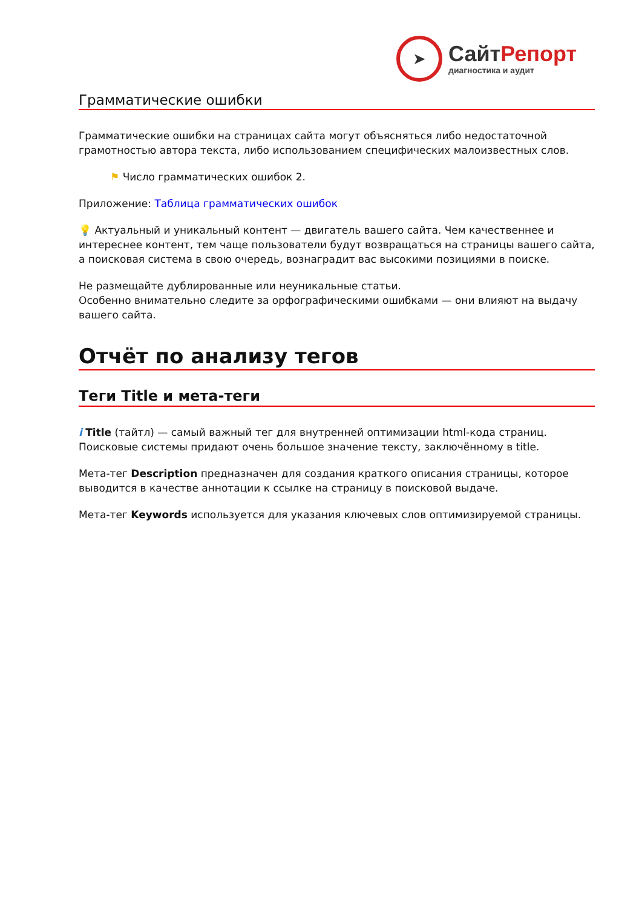➤
Сайт Репорт
диагностика и аудит
Грамматические ошибки
Грамматические ошибки на страницах сайта могут объясняться либо недостаточной грамотностью автора текста, либо использованием специфических малоизвестных слов.
⚑ Число грамматических ошибок 2.
Приложение: Таблица грамматических ошибок
💡 Актуальный и уникальный контент — двигатель вашего сайта. Чем качественнее и интереснее контент, тем чаще пользователи будут возвращаться на страницы вашего сайта, а поисковая система в свою очередь, вознаградит вас высокими позициями в поиске.
Не размещайте дублированные или неуникальные статьи.
Особенно внимательно следите за орфографическими ошибками — они влияют на выдачу вашего сайта.
Отчёт по анализу тегов
Теги Title и мета-теги
i Title (тайтл) — самый важный тег для внутренней оптимизации html-кода страниц. Поисковые системы придают очень большое значение тексту, заключённому в title.
Мета-тег Description предназначен для создания краткого описания страницы, которое выводится в качестве аннотации к ссылке на страницу в поисковой выдаче.
Мета-тег Keywords используется для указания ключевых слов оптимизируемой страницы.